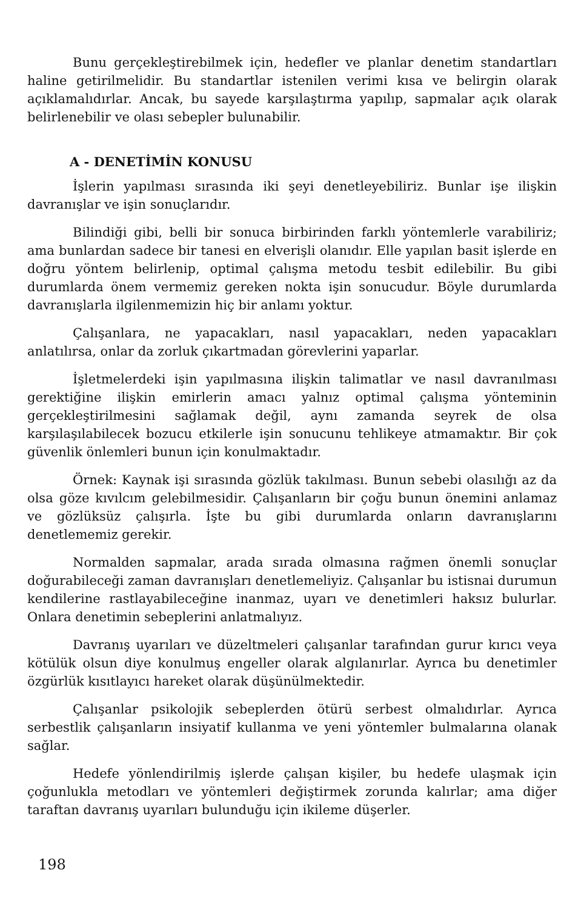Bunu gerçekleştirebilmek için, hedefler ve planlar denetim standartları haline getirilmelidir. Bu standartlar istenilen verimi kısa ve belirgin olarak açıklamalıdırlar. Ancak, bu sayede karşılaştırma yapılıp, sapmalar açık olarak belirlenebilir ve olası sebepler bulunabilir.
A - DENETİMİN KONUSU
İşlerin yapılması sırasında iki şeyi denetleyebiliriz. Bunlar işe ilişkin davranışlar ve işin sonuçlarıdır.
Bilindiği gibi, belli bir sonuca birbirinden farklı yöntemlerle varabiliriz; ama bunlardan sadece bir tanesi en elverişli olanıdır. Elle yapılan basit işlerde en doğru yöntem belirlenip, optimal çalışma metodu tesbit edilebilir. Bu gibi durumlarda önem vermemiz gereken nokta işin sonucudur. Böyle durumlarda davranışlarla ilgilenmemizin hiç bir anlamı yoktur.
Çalışanlara, ne yapacakları, nasıl yapacakları, neden yapacakları anlatılırsa, onlar da zorluk çıkartmadan görevlerini yaparlar.
İşletmelerdeki işin yapılmasına ilişkin talimatlar ve nasıl davranılması gerektiğine ilişkin emirlerin amacı yalnız optimal çalışma yönteminin gerçekleştirilmesini sağlamak değil, aynı zamanda seyrek de olsa karşılaşılabilecek bozucu etkilerle işin sonucunu tehlikeye atmamaktır. Bir çok güvenlik önlemleri bunun için konulmaktadır.
Örnek: Kaynak işi sırasında gözlük takılması. Bunun sebebi olasılığı az da olsa göze kıvılcım gelebilmesidir. Çalışanların bir çoğu bunun önemini anlamaz ve gözlüksüz çalışırla. İşte bu gibi durumlarda onların davranışlarını denetlememiz gerekir.
Normalden sapmalar, arada sırada olmasına rağmen önemli sonuçlar doğurabileceği zaman davranışları denetlemeliyiz. Çalışanlar bu istisnai durumun kendilerine rastlayabileceğine inanmaz, uyarı ve denetimleri haksız bulurlar. Onlara denetimin sebeplerini anlatmalıyız.
Davranış uyarıları ve düzeltmeleri çalışanlar tarafından gurur kırıcı veya kötülük olsun diye konulmuş engeller olarak algılanırlar. Ayrıca bu denetimler özgürlük kısıtlayıcı hareket olarak düşünülmektedir.
Çalışanlar psikolojik sebeplerden ötürü serbest olmalıdırlar. Ayrıca serbestlik çalışanların insiyatif kullanma ve yeni yöntemler bulmalarına olanak sağlar.
Hedefe yönlendirilmiş işlerde çalışan kişiler, bu hedefe ulaşmak için çoğunlukla metodları ve yöntemleri değiştirmek zorunda kalırlar; ama diğer taraftan davranış uyarıları bulunduğu için ikileme düşerler.
198